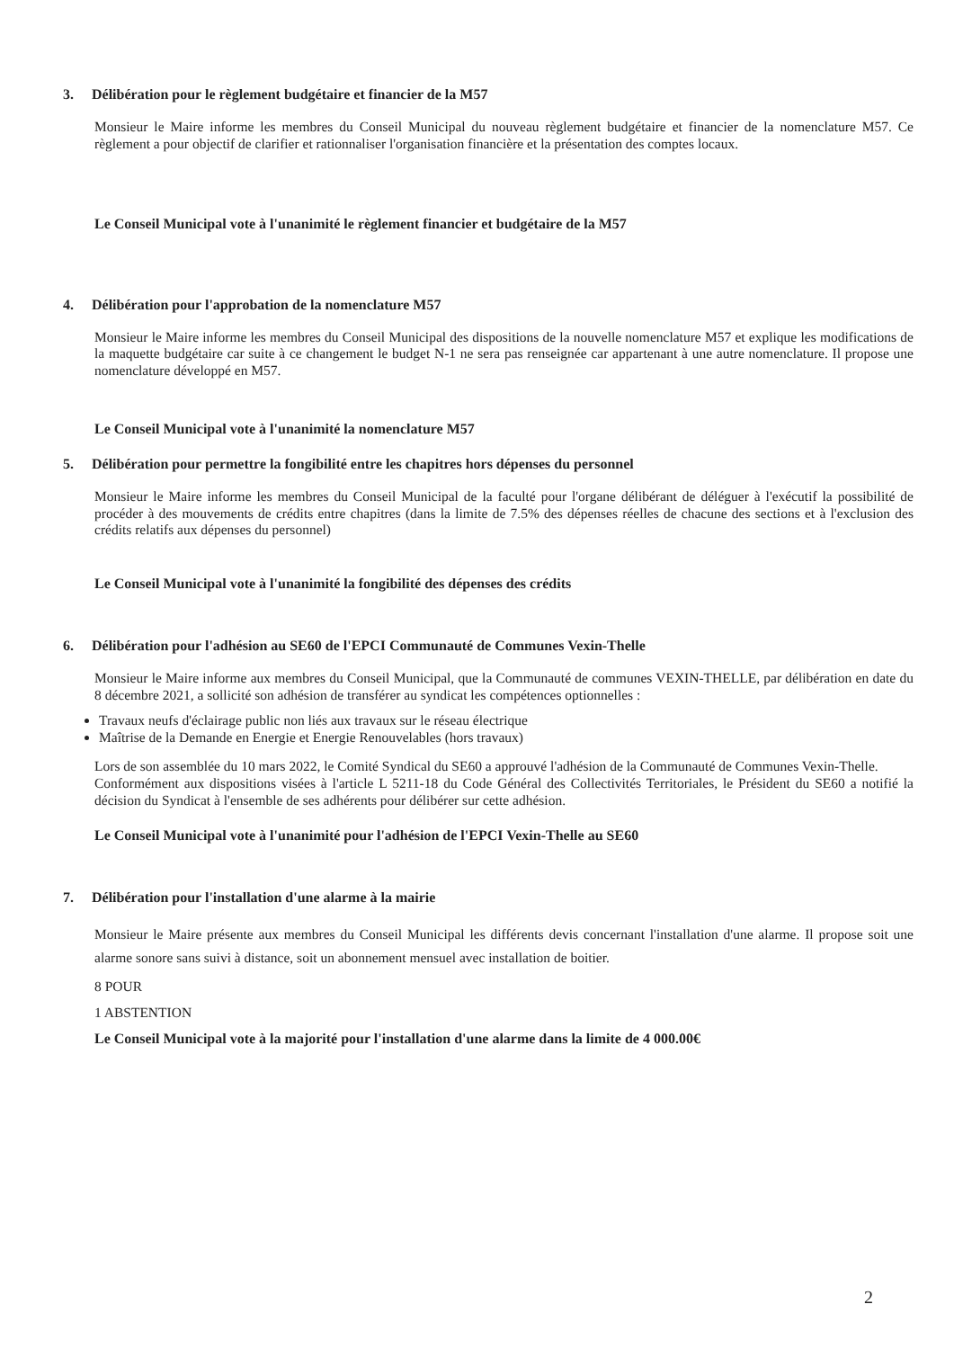3. Délibération pour le règlement budgétaire et financier de la M57
Monsieur le Maire informe les membres du Conseil Municipal du nouveau règlement budgétaire et financier de la nomenclature M57. Ce règlement a pour objectif de clarifier et rationnaliser l'organisation financière et la présentation des comptes locaux.
Le Conseil Municipal vote à l'unanimité le règlement financier et budgétaire de la M57
4. Délibération pour l'approbation de la nomenclature M57
Monsieur le Maire informe les membres du Conseil Municipal des dispositions de la nouvelle nomenclature M57 et explique les modifications de la maquette budgétaire car suite à ce changement le budget N-1 ne sera pas renseignée car appartenant à une autre nomenclature. Il propose une nomenclature développé en M57.
Le Conseil Municipal vote à l'unanimité la nomenclature M57
5. Délibération pour permettre la fongibilité entre les chapitres hors dépenses du personnel
Monsieur le Maire informe les membres du Conseil Municipal de la faculté pour l'organe délibérant de déléguer à l'exécutif la possibilité de procéder à des mouvements de crédits entre chapitres (dans la limite de 7.5% des dépenses réelles de chacune des sections et à l'exclusion des crédits relatifs aux dépenses du personnel)
Le Conseil Municipal vote à l'unanimité la fongibilité des dépenses des crédits
6. Délibération pour l'adhésion au SE60 de l'EPCI Communauté de Communes Vexin-Thelle
Monsieur le Maire informe aux membres du Conseil Municipal, que la Communauté de communes VEXIN-THELLE, par délibération en date du 8 décembre 2021, a sollicité son adhésion de transférer au syndicat les compétences optionnelles :
Travaux neufs d'éclairage public non liés aux travaux sur le réseau électrique
Maîtrise de la Demande en Energie et Energie Renouvelables (hors travaux)
Lors de son assemblée du 10 mars 2022, le Comité Syndical du SE60 a approuvé l'adhésion de la Communauté de Communes Vexin-Thelle.
Conformément aux dispositions visées à l'article L 5211-18 du Code Général des Collectivités Territoriales, le Président du SE60 a notifié la décision du Syndicat à l'ensemble de ses adhérents pour délibérer sur cette adhésion.
Le Conseil Municipal vote à l'unanimité pour l'adhésion de l'EPCI Vexin-Thelle au SE60
7. Délibération pour l'installation d'une alarme à la mairie
Monsieur le Maire présente aux membres du Conseil Municipal les différents devis concernant l'installation d'une alarme. Il propose soit une alarme sonore sans suivi à distance, soit un abonnement mensuel avec installation de boitier.
8 POUR
1 ABSTENTION
Le Conseil Municipal vote à la majorité pour l'installation d'une alarme dans la limite de 4 000.00€
2